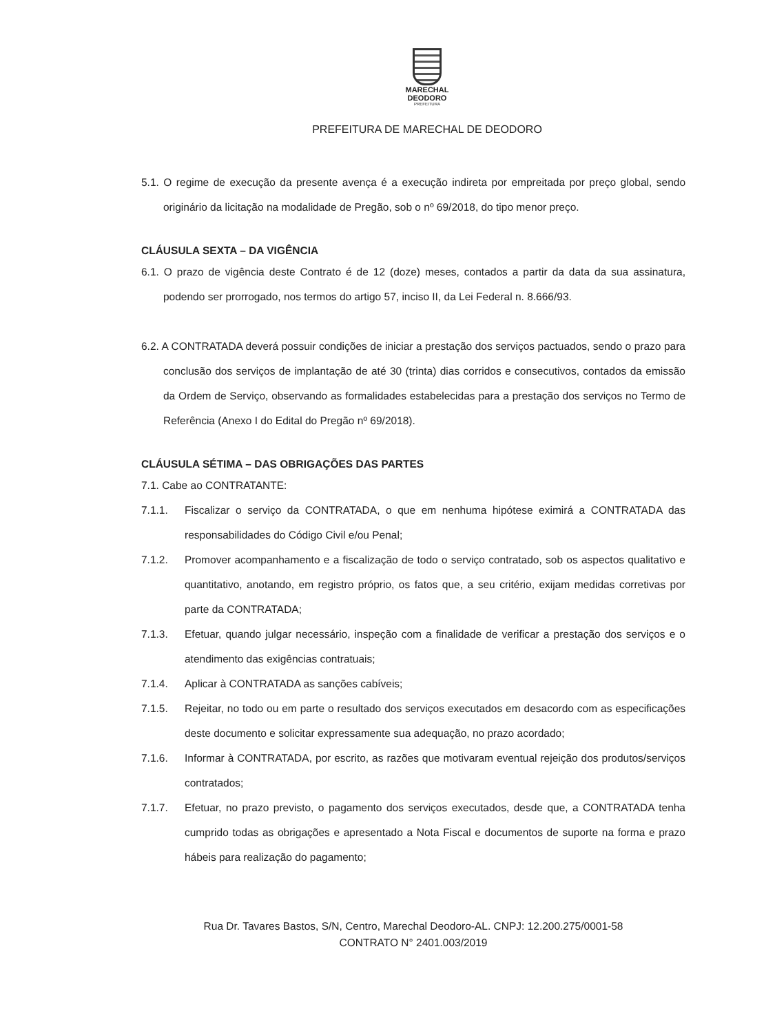MARECHAL
DEODORO
PREFEITURA
PREFEITURA DE MARECHAL DE DEODORO
5.1. O regime de execução da presente avença é a execução indireta por empreitada por preço global, sendo originário da licitação na modalidade de Pregão, sob o nº 69/2018, do tipo menor preço.
CLÁUSULA SEXTA – DA VIGÊNCIA
6.1. O prazo de vigência deste Contrato é de 12 (doze) meses, contados a partir da data da sua assinatura, podendo ser prorrogado, nos termos do artigo 57, inciso II, da Lei Federal n. 8.666/93.
6.2. A CONTRATADA deverá possuir condições de iniciar a prestação dos serviços pactuados, sendo o prazo para conclusão dos serviços de implantação de até 30 (trinta) dias corridos e consecutivos, contados da emissão da Ordem de Serviço, observando as formalidades estabelecidas para a prestação dos serviços no Termo de Referência (Anexo I do Edital do Pregão nº 69/2018).
CLÁUSULA SÉTIMA – DAS OBRIGAÇÕES DAS PARTES
7.1. Cabe ao CONTRATANTE:
7.1.1. Fiscalizar o serviço da CONTRATADA, o que em nenhuma hipótese eximirá a CONTRATADA das responsabilidades do Código Civil e/ou Penal;
7.1.2. Promover acompanhamento e a fiscalização de todo o serviço contratado, sob os aspectos qualitativo e quantitativo, anotando, em registro próprio, os fatos que, a seu critério, exijam medidas corretivas por parte da CONTRATADA;
7.1.3. Efetuar, quando julgar necessário, inspeção com a finalidade de verificar a prestação dos serviços e o atendimento das exigências contratuais;
7.1.4. Aplicar à CONTRATADA as sanções cabíveis;
7.1.5. Rejeitar, no todo ou em parte o resultado dos serviços executados em desacordo com as especificações deste documento e solicitar expressamente sua adequação, no prazo acordado;
7.1.6. Informar à CONTRATADA, por escrito, as razões que motivaram eventual rejeição dos produtos/serviços contratados;
7.1.7. Efetuar, no prazo previsto, o pagamento dos serviços executados, desde que, a CONTRATADA tenha cumprido todas as obrigações e apresentado a Nota Fiscal e documentos de suporte na forma e prazo hábeis para realização do pagamento;
Rua Dr. Tavares Bastos, S/N, Centro, Marechal Deodoro-AL. CNPJ: 12.200.275/0001-58
CONTRATO N° 2401.003/2019